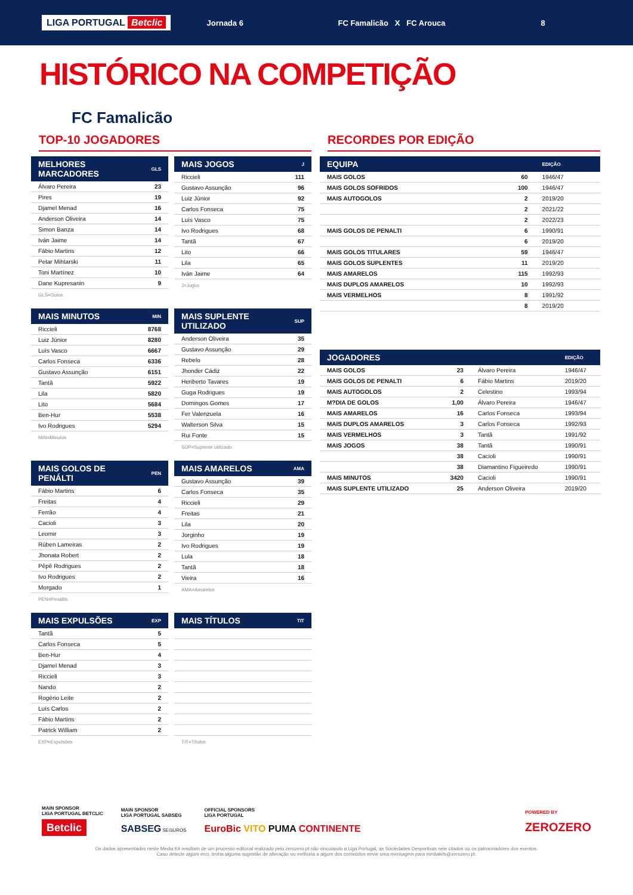LIGA PORTUGAL Betclic Jornada 6 FC Famalicão X FC Arouca 8
HISTÓRICO NA COMPETIÇÃO
FC Famalicão
TOP-10 JOGADORES
| MELHORES MARCADORES | GLS |
| --- | --- |
| Álvaro Pereira | 23 |
| Pires | 19 |
| Djamel Menad | 16 |
| Anderson Oliveira | 14 |
| Simon Banza | 14 |
| Iván Jaime | 14 |
| Fábio Martins | 12 |
| Petar Mihtarski | 11 |
| Toni Martínez | 10 |
| Dane Kupresanin | 9 |
GLS=Golos
| MAIS JOGOS | J |
| --- | --- |
| Riccieli | 111 |
| Gustavo Assunção | 96 |
| Luiz Júnior | 92 |
| Carlos Fonseca | 75 |
| Luís Vasco | 75 |
| Ivo Rodrigues | 68 |
| Tantã | 67 |
| Lito | 66 |
| Lila | 65 |
| Iván Jaime | 64 |
J=Jogos
| MAIS MINUTOS | MIN |
| --- | --- |
| Riccieli | 8768 |
| Luiz Júnior | 8280 |
| Luís Vasco | 6667 |
| Carlos Fonseca | 6336 |
| Gustavo Assunção | 6151 |
| Tantã | 5922 |
| Lila | 5820 |
| Lito | 5684 |
| Ben-Hur | 5538 |
| Ivo Rodrigues | 5294 |
MIN=Minutos
| MAIS SUPLENTE UTILIZADO | SUP |
| --- | --- |
| Anderson Oliveira | 35 |
| Gustavo Assunção | 29 |
| Rebelo | 28 |
| Jhonder Cádiz | 22 |
| Heriberto Tavares | 19 |
| Guga Rodrigues | 19 |
| Domingos Gomes | 17 |
| Fer Valenzuela | 16 |
| Walterson Silva | 15 |
| Rui Fonte | 15 |
SUP=Suplente utilizado
| MAIS GOLOS DE PENÁLTI | PEN |
| --- | --- |
| Fábio Martins | 6 |
| Freitas | 4 |
| Ferrão | 4 |
| Cacioli | 3 |
| Leomir | 3 |
| Rúben Lameiras | 2 |
| Jhonata Robert | 2 |
| Pêpê Rodrigues | 2 |
| Ivo Rodrigues | 2 |
| Morgado | 1 |
PEN=Penáltis
| MAIS AMARELOS | AMA |
| --- | --- |
| Gustavo Assunção | 39 |
| Carlos Fonseca | 35 |
| Riccieli | 29 |
| Freitas | 21 |
| Lila | 20 |
| Jorginho | 19 |
| Ivo Rodrigues | 19 |
| Lula | 18 |
| Tantã | 18 |
| Vieira | 16 |
AMA=Amarelos
| MAIS EXPULSÕES | EXP |
| --- | --- |
| Tantã | 5 |
| Carlos Fonseca | 5 |
| Ben-Hur | 4 |
| Djamel Menad | 3 |
| Riccieli | 3 |
| Nando | 2 |
| Rogério Leite | 2 |
| Luís Carlos | 2 |
| Fábio Martins | 2 |
| Patrick William | 2 |
EXP=Expulsões
| MAIS TÍTULOS | TIT |
| --- | --- |
TIT=Títulos
RECORDES POR EDIÇÃO
| EQUIPA | | EDIÇÃO |
| --- | --- | --- |
| MAIS GOLOS | 60 | 1946/47 |
| MAIS GOLOS SOFRIDOS | 100 | 1946/47 |
| MAIS AUTOGOLOS | 2 | 2019/20 |
| | 2 | 2021/22 |
| | 2 | 2022/23 |
| MAIS GOLOS DE PENALTI | 6 | 1990/91 |
| | 6 | 2019/20 |
| MAIS GOLOS TITULARES | 59 | 1946/47 |
| MAIS GOLOS SUPLENTES | 11 | 2019/20 |
| MAIS AMARELOS | 115 | 1992/93 |
| MAIS DUPLOS AMARELOS | 10 | 1992/93 |
| MAIS VERMELHOS | 8 | 1991/92 |
| | 8 | 2019/20 |
| JOGADORES | | | EDIÇÃO |
| --- | --- | --- | --- |
| MAIS GOLOS | 23 | Álvaro Pereira | 1946/47 |
| MAIS GOLOS DE PENALTI | 6 | Fábio Martins | 2019/20 |
| MAIS AUTOGOLOS | 2 | Celestino | 1993/94 |
| M?DIA DE GOLOS | 1,00 | Álvaro Pereira | 1946/47 |
| MAIS AMARELOS | 16 | Carlos Fonseca | 1993/94 |
| MAIS DUPLOS AMARELOS | 3 | Carlos Fonseca | 1992/93 |
| MAIS VERMELHOS | 3 | Tantã | 1991/92 |
| MAIS JOGOS | 38 | Tantã | 1990/91 |
| | 38 | Cacioli | 1990/91 |
| | 38 | Diamantino Figueiredo | 1990/91 |
| MAIS MINUTOS | 3420 | Cacioli | 1990/91 |
| MAIS SUPLENTE UTILIZADO | 25 | Anderson Oliveira | 2019/20 |
MAIN SPONSOR
LIGA PORTUGAL BETCLIC
Betclic
MAIN SPONSOR
LIGA PORTUGAL SABSEG
SABSEG SEGUROS
OFFICIAL SPONSORS
LIGA PORTUGAL
EuroBic VITO PUMA CONTINENTE
POWERED BY
ZEROZERO
Os dados apresentados neste Media Kit resultam de um processo editorial realizado pelo zerozero.pt não vinculando a Liga Portugal, as Sociedades Desportivas nele citados ou os patrocinadores dos eventos.
Caso detecte algum erro, tenha alguma sugestão de alteração ou melhoria a algum dos conteúdos envie uma mensagem para mediakits@zerozero.pt.